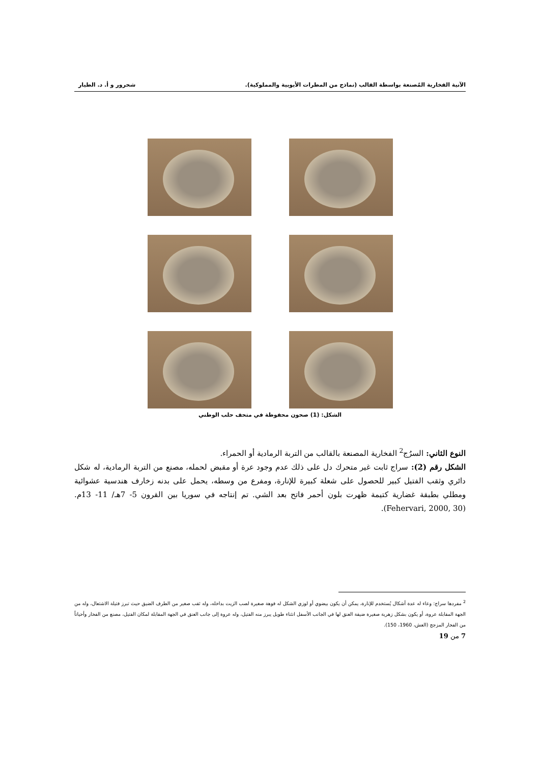الآنية الفخارية المُصنعة بواسطة القالب (نماذج من المطرات الأيوبية والمملوكية). شحرور و أ. د. الطيار
الشكل: (1) صحون محفوظة في متحف حلب الوطني
النوع الثاني: السرُج<sup>2</sup> الفخارية المصنعة بالقالب من التربة الرمادية أو الحمراء.
الشكل رقم (2): سراج ثابت غير متحرك دل على ذلك عدم وجود عرة أو مقبض لحمله، مصنع من التربة الرمادية، له شكل دائري وثقب الفتيل كبير للحصول على شعلة كبيرة للإنارة، ومفرع من وسطه، يحمل على بدنه زخارف هندسية عشوائية ومطلي بطبقة غضارية كتيمة ظهرت بلون أحمر فاتح بعد الشي. تم إنتاجه في سوريا بين القرون 5- 7هـ/ 11- 13م. (Fehervari, 2000, 30).
<sup>2</sup> مفردها سراج: وعاء له عدة أشكال يُستخدم للإنارة، يمكن أن يكون بيضوي أو لوزي الشكل له فوهة صغيرة لصب الزيت بداخله، وله ثقب صغير من الطرف الضيق حيث تبرز فتيلة الاشتعال، وله من الجهة المقابلة عروة، أو يكون بشكل زهرية صغيرة ضيقة العنق لها في الجانب الأسفل انثناء طويل يبرز منه الفتيل، وله عروة إلى جانب العنق في الجهة المقابلة لمكان الفتيل، مصنع من الفخار وأحياناً من الفخار المزجج (العش، 1960، 150).
7 من 19